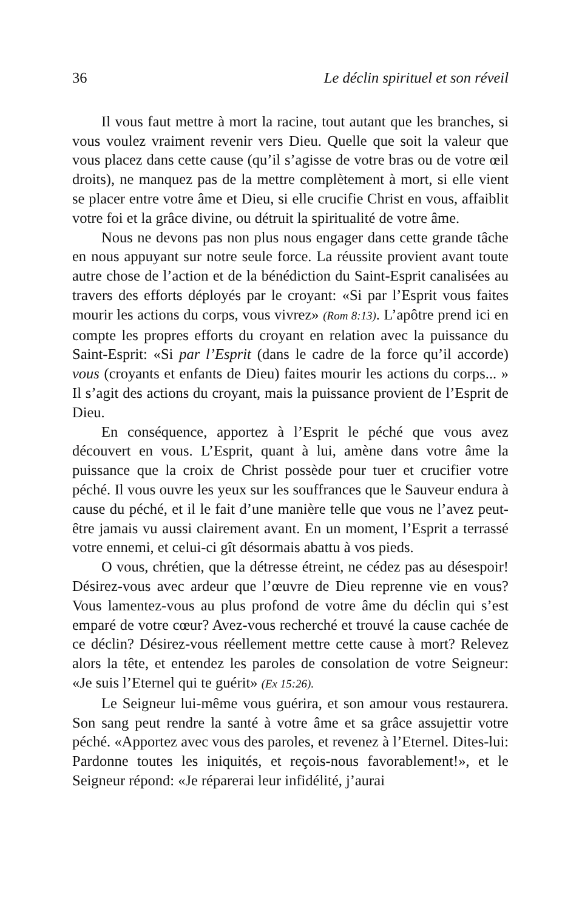36 Le déclin spirituel et son réveil
Il vous faut mettre à mort la racine, tout autant que les branches, si vous voulez vraiment revenir vers Dieu. Quelle que soit la valeur que vous placez dans cette cause (qu’il s’agisse de votre bras ou de votre œil droits), ne manquez pas de la mettre complètement à mort, si elle vient se placer entre votre âme et Dieu, si elle crucifie Christ en vous, affaiblit votre foi et la grâce divine, ou détruit la spiritualité de votre âme.
Nous ne devons pas non plus nous engager dans cette grande tâche en nous appuyant sur notre seule force. La réussite provient avant toute autre chose de l’action et de la bénédiction du Saint-Esprit canalisées au travers des efforts déployés par le croyant: «Si par l’Esprit vous faites mourir les actions du corps, vous vivrez» (Rom 8:13). L’apôtre prend ici en compte les propres efforts du croyant en relation avec la puissance du Saint-Esprit: «Si par l’Esprit (dans le cadre de la force qu’il accorde) vous (croyants et enfants de Dieu) faites mourir les actions du corps... » Il s’agit des actions du croyant, mais la puissance provient de l’Esprit de Dieu.
En conséquence, apportez à l’Esprit le péché que vous avez découvert en vous. L’Esprit, quant à lui, amène dans votre âme la puissance que la croix de Christ possède pour tuer et crucifier votre péché. Il vous ouvre les yeux sur les souffrances que le Sauveur endura à cause du péché, et il le fait d’une manière telle que vous ne l’avez peut-être jamais vu aussi clairement avant. En un moment, l’Esprit a terrassé votre ennemi, et celui-ci gît désormais abattu à vos pieds.
O vous, chrétien, que la détresse étreint, ne cédez pas au désespoir! Désirez-vous avec ardeur que l’œuvre de Dieu reprenne vie en vous? Vous lamentez-vous au plus profond de votre âme du déclin qui s’est emparé de votre cœur? Avez-vous recherché et trouvé la cause cachée de ce déclin? Désirez-vous réellement mettre cette cause à mort? Relevez alors la tête, et entendez les paroles de consolation de votre Seigneur: «Je suis l’Eternel qui te guérit» (Ex 15:26).
Le Seigneur lui-même vous guérira, et son amour vous restaurera. Son sang peut rendre la santé à votre âme et sa grâce assujettir votre péché. «Apportez avec vous des paroles, et revenez à l’Eternel. Dites-lui: Pardonne toutes les iniquités, et reçois-nous favorablement!», et le Seigneur répond: «Je réparerai leur infidélité, j’aurai